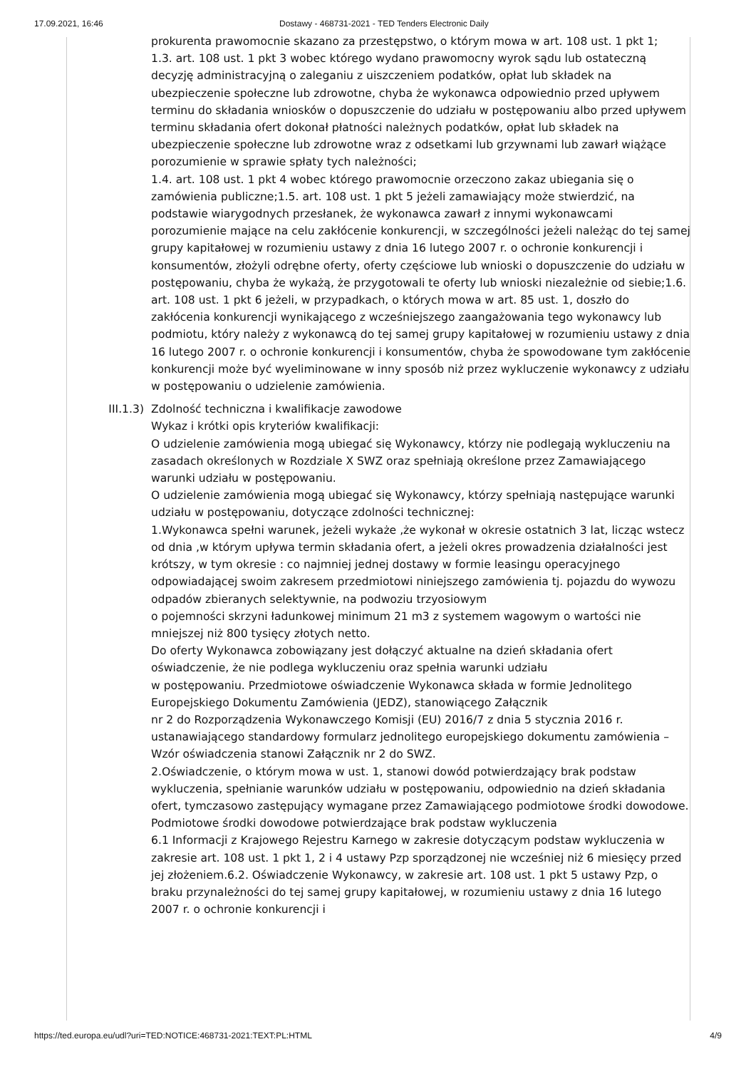17.09.2021, 16:46 Dostawy - 468731-2021 - TED Tenders Electronic Daily
prokurenta prawomocnie skazano za przestępstwo, o którym mowa w art. 108 ust. 1 pkt 1;
1.3. art. 108 ust. 1 pkt 3 wobec którego wydano prawomocny wyrok sądu lub ostateczną decyzję administracyjną o zaleganiu z uiszczeniem podatków, opłat lub składek na ubezpieczenie społeczne lub zdrowotne, chyba że wykonawca odpowiednio przed upływem terminu do składania wniosków o dopuszczenie do udziału w postępowaniu albo przed upływem terminu składania ofert dokonał płatności należnych podatków, opłat lub składek na ubezpieczenie społeczne lub zdrowotne wraz z odsetkami lub grzywnami lub zawarł wiążące porozumienie w sprawie spłaty tych należności;
1.4. art. 108 ust. 1 pkt 4 wobec którego prawomocnie orzeczono zakaz ubiegania się o zamówienia publiczne;1.5. art. 108 ust. 1 pkt 5 jeżeli zamawiający może stwierdzić, na podstawie wiarygodnych przesłanek, że wykonawca zawarł z innymi wykonawcami porozumienie mające na celu zakłócenie konkurencji, w szczególności jeżeli należąc do tej samej grupy kapitałowej w rozumieniu ustawy z dnia 16 lutego 2007 r. o ochronie konkurencji i konsumentów, złożyli odrębne oferty, oferty częściowe lub wnioski o dopuszczenie do udziału w postępowaniu, chyba że wykażą, że przygotowali te oferty lub wnioski niezależnie od siebie;1.6. art. 108 ust. 1 pkt 6 jeżeli, w przypadkach, o których mowa w art. 85 ust. 1, doszło do zakłócenia konkurencji wynikającego z wcześniejszego zaangażowania tego wykonawcy lub podmiotu, który należy z wykonawcą do tej samej grupy kapitałowej w rozumieniu ustawy z dnia 16 lutego 2007 r. o ochronie konkurencji i konsumentów, chyba że spowodowane tym zakłócenie konkurencji może być wyeliminowane w inny sposób niż przez wykluczenie wykonawcy z udziału w postępowaniu o udzielenie zamówienia.
III.1.3) Zdolność techniczna i kwalifikacje zawodowe
Wykaz i krótki opis kryteriów kwalifikacji:
O udzielenie zamówienia mogą ubiegać się Wykonawcy, którzy nie podlegają wykluczeniu na zasadach określonych w Rozdziale X SWZ oraz spełniają określone przez Zamawiającego warunki udziału w postępowaniu.
O udzielenie zamówienia mogą ubiegać się Wykonawcy, którzy spełniają następujące warunki udziału w postępowaniu, dotyczące zdolności technicznej:
1.Wykonawca spełni warunek, jeżeli wykaże ,że wykonał w okresie ostatnich 3 lat, licząc wstecz od dnia ,w którym upływa termin składania ofert, a jeżeli okres prowadzenia działalności jest krótszy, w tym okresie : co najmniej jednej dostawy w formie leasingu operacyjnego odpowiadającej swoim zakresem przedmiotowi niniejszego zamówienia tj. pojazdu do wywozu odpadów zbieranych selektywnie, na podwoziu trzyosiowym
o pojemności skrzyni ładunkowej minimum 21 m3 z systemem wagowym o wartości nie mniejszej niż 800 tysięcy złotych netto.
Do oferty Wykonawca zobowiązany jest dołączyć aktualne na dzień składania ofert oświadczenie, że nie podlega wykluczeniu oraz spełnia warunki udziału
w postępowaniu. Przedmiotowe oświadczenie Wykonawca składa w formie Jednolitego Europejskiego Dokumentu Zamówienia (JEDZ), stanowiącego Załącznik
nr 2 do Rozporządzenia Wykonawczego Komisji (EU) 2016/7 z dnia 5 stycznia 2016 r. ustanawiającego standardowy formularz jednolitego europejskiego dokumentu zamówienia – Wzór oświadczenia stanowi Załącznik nr 2 do SWZ.
2.Oświadczenie, o którym mowa w ust. 1, stanowi dowód potwierdzający brak podstaw wykluczenia, spełnianie warunków udziału w postępowaniu, odpowiednio na dzień składania ofert, tymczasowo zastępujący wymagane przez Zamawiającego podmiotowe środki dowodowe.
Podmiotowe środki dowodowe potwierdzające brak podstaw wykluczenia
6.1 Informacji z Krajowego Rejestru Karnego w zakresie dotyczącym podstaw wykluczenia w zakresie art. 108 ust. 1 pkt 1, 2 i 4 ustawy Pzp sporządzonej nie wcześniej niż 6 miesięcy przed jej złożeniem.6.2. Oświadczenie Wykonawcy, w zakresie art. 108 ust. 1 pkt 5 ustawy Pzp, o braku przynależności do tej samej grupy kapitałowej, w rozumieniu ustawy z dnia 16 lutego 2007 r. o ochronie konkurencji i
https://ted.europa.eu/udl?uri=TED:NOTICE:468731-2021:TEXT:PL:HTML 4/9